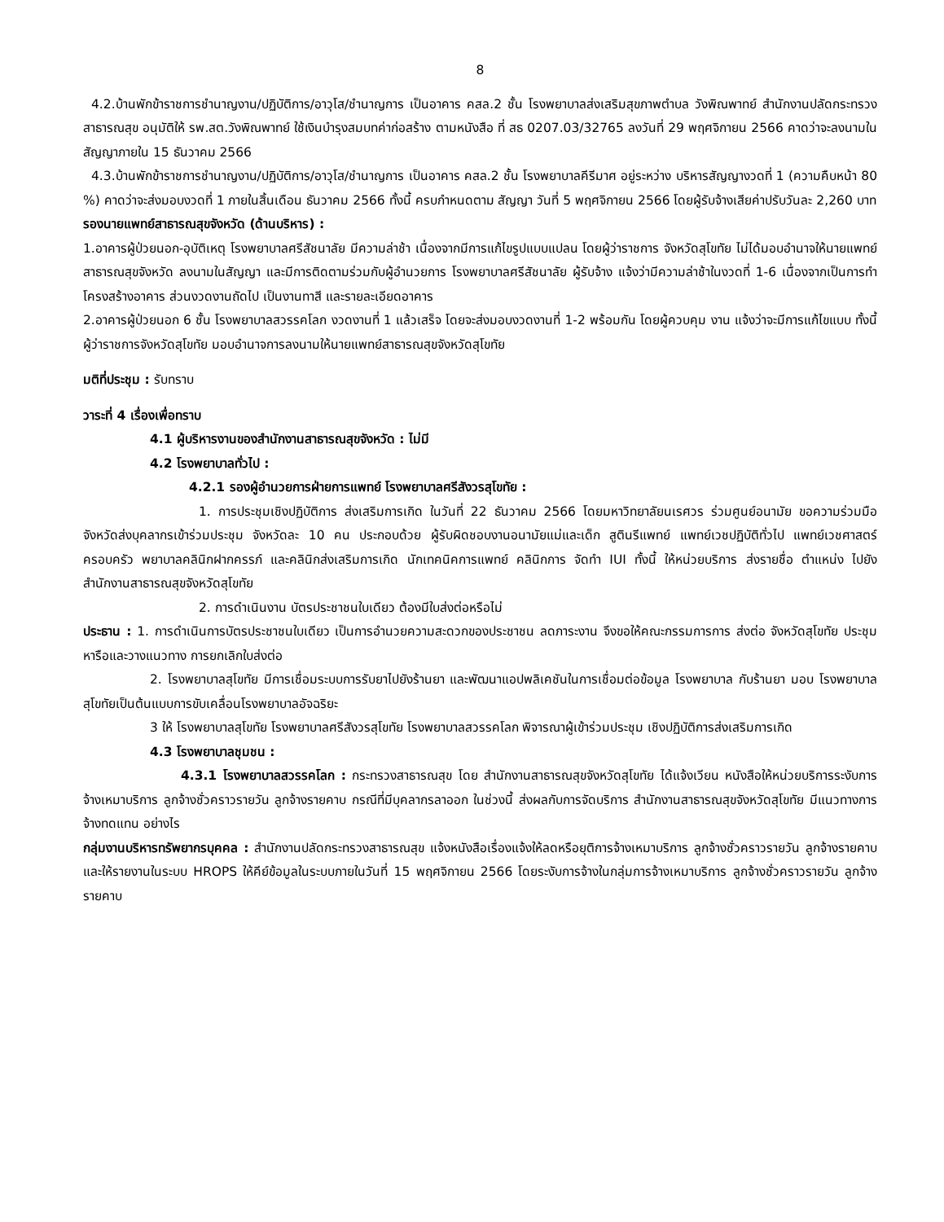8
4.2.บ้านพักข้าราชการชำนาญงาน/ปฏิบัติการ/อาวุโส/ชำนาญการ เป็นอาคาร คสล.2 ชั้น โรงพยาบาลส่งเสริมสุขภาพตำบล วังพิณพาทย์ สำนักงานปลัดกระทรวงสาธารณสุข อนุมัติให้ รพ.สต.วังพิณพาทย์ ใช้เงินบำรุงสมบทค่าก่อสร้าง ตามหนังสือ ที่ สธ 0207.03/32765 ลงวันที่ 29 พฤศจิกายน 2566 คาดว่าจะลงนามในสัญญาภายใน 15 ธันวาคม 2566
4.3.บ้านพักข้าราชการชำนาญงาน/ปฏิบัติการ/อาวุโส/ชำนาญการ เป็นอาคาร คสล.2 ชั้น โรงพยาบาลคีรีมาศ อยู่ระหว่าง บริหารสัญญางวดที่ 1 (ความคืบหน้า 80 %) คาดว่าจะส่งมอบงวดที่ 1 ภายในสิ้นเดือน ธันวาคม 2566 ทั้งนี้ ครบกำหนดตาม สัญญา วันที่ 5 พฤศจิกายน 2566 โดยผู้รับจ้างเสียค่าปรับวันละ 2,260 บาท
รองนายแพทย์สาธารณสุขจังหวัด (ด้านบริหาร) :
1.อาคารผู้ป่วยนอก-อุบัติเหตุ โรงพยาบาลศรีสัชนาลัย มีความล่าช้า เนื่องจากมีการแก้ไขรูปแบบแปลน โดยผู้ว่าราชการ จังหวัดสุโขทัย ไม่ได้มอบอำนาจให้นายแพทย์สาธารณสุขจังหวัด ลงนามในสัญญา และมีการติดตามร่วมกับผู้อำนวยการ โรงพยาบาลศรีสัชนาลัย ผู้รับจ้าง แจ้งว่ามีความล่าช้าในงวดที่ 1-6 เนื่องจากเป็นการทำโครงสร้างอาคาร ส่วนงวดงานถัดไป เป็นงานทาสี และรายละเอียดอาคาร
2.อาคารผู้ป่วยนอก 6 ชั้น โรงพยาบาลสวรรคโลก งวดงานที่ 1 แล้วเสร็จ โดยจะส่งมอบงวดงานที่ 1-2 พร้อมกัน โดยผู้ควบคุม งาน แจ้งว่าจะมีการแก้ไขแบบ ทั้งนี้ผู้ว่าราชการจังหวัดสุโขทัย มอบอำนาจการลงนามให้นายแพทย์สาธารณสุขจังหวัดสุโขทัย
มติที่ประชุม : รับทราบ
วาระที่ 4 เรื่องเพื่อทราบ
4.1 ผู้บริหารงานของสำนักงานสาธารณสุขจังหวัด : ไม่มี
4.2 โรงพยาบาลทั่วไป :
4.2.1 รองผู้อำนวยการฝ่ายการแพทย์ โรงพยาบาลศรีสังวรสุโขทัย :
1. การประชุมเชิงปฏิบัติการ ส่งเสริมการเกิด ในวันที่ 22 ธันวาคม 2566 โดยมหาวิทยาลัยนเรศวร ร่วมศูนย์อนามัย ขอความร่วมมือจังหวัดส่งบุคลากรเข้าร่วมประชุม จังหวัดละ 10 คน ประกอบด้วย ผู้รับผิดชอบงานอนามัยแม่และเด็ก สูตินรีแพทย์ แพทย์เวชปฏิบัติทั่วไป แพทย์เวชศาสตร์ครอบครัว พยาบาลคลินิกฝากครรภ์ และคลินิกส่งเสริมการเกิด นักเทคนิคการแพทย์ คลินิกการ จัดทำ IUI ทั้งนี้ ให้หน่วยบริการ ส่งรายชื่อ ตำแหน่ง ไปยัง สำนักงานสาธารณสุขจังหวัดสุโขทัย
2. การดำเนินงาน บัตรประชาชนใบเดียว ต้องมีใบส่งต่อหรือไม่
ประธาน : 1. การดำเนินการบัตรประชาชนใบเดียว เป็นการอำนวยความสะดวกของประชาชน ลดภาระงาน จึงขอให้คณะกรรมการการ ส่งต่อ จังหวัดสุโขทัย ประชุมหารือและวางแนวทาง การยกเลิกใบส่งต่อ
2. โรงพยาบาลสุโขทัย มีการเชื่อมระบบการรับยาไปยังร้านยา และพัฒนาแอปพลิเคชันในการเชื่อมต่อข้อมูล โรงพยาบาล กับร้านยา มอบ โรงพยาบาลสุโขทัยเป็นต้นแบบการขับเคลื่อนโรงพยาบาลอัจฉริยะ
3 ให้ โรงพยาบาลสุโขทัย โรงพยาบาลศรีสังวรสุโขทัย โรงพยาบาลสวรรคโลก พิจารณาผู้เข้าร่วมประชุม เชิงปฏิบัติการส่งเสริมการเกิด
4.3 โรงพยาบาลชุมชน :
4.3.1 โรงพยาบาลสวรรคโลก : กระทรวงสาธารณสุข โดย สำนักงานสาธารณสุขจังหวัดสุโขทัย ได้แจ้งเวียน หนังสือให้หน่วยบริการระงับการจ้างเหมาบริการ ลูกจ้างชั่วคราวรายวัน ลูกจ้างรายคาบ กรณีที่มีบุคลากรลาออก ในช่วงนี้ ส่งผลกับการจัดบริการ สำนักงานสาธารณสุขจังหวัดสุโขทัย มีแนวทางการจ้างทดแทน อย่างไร
กลุ่มงานบริหารทรัพยากรบุคคล : สำนักงานปลัดกระทรวงสาธารณสุข แจ้งหนังสือเรื่องแจ้งให้ลดหรือยุติการจ้างเหมาบริการ ลูกจ้างชั่วคราวรายวัน ลูกจ้างรายคาบและให้รายงานในระบบ HROPS ให้คีย์ข้อมูลในระบบภายในวันที่ 15 พฤศจิกายน 2566 โดยระงับการจ้างในกลุ่มการจ้างเหมาบริการ ลูกจ้างชั่วคราวรายวัน ลูกจ้างรายคาบ